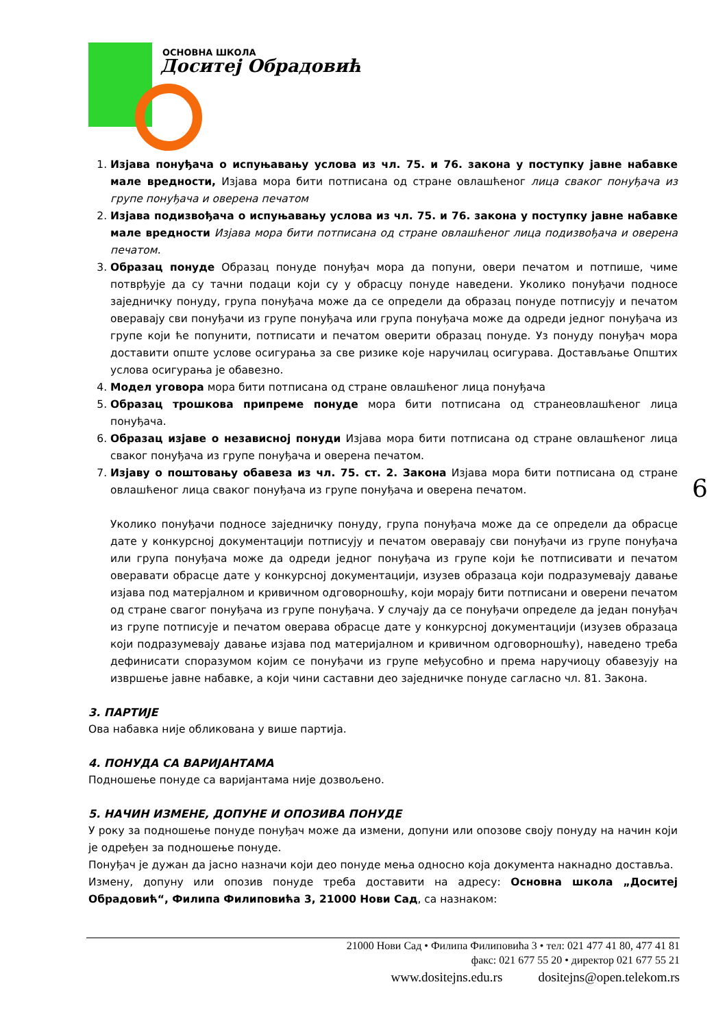ОСНОВНА ШКОЛА
Доситеј Обрадовић
1. Изјава понуђача о испуњавању услова из чл. 75. и 76. закона у поступку јавне набавке мале вредности, Изјава мора бити потписана од стране овлашћеног лица сваког понуђача из групе понуђача и оверена печатом
2. Изјава подизвођача о испуњавању услова из чл. 75. и 76. закона у поступку јавне набавке мале вредности Изјава мора бити потписана од стране овлашћеног лица подизвођача и оверена печатом.
3. Образац понуде Образац понуде понуђач мора да попуни, овери печатом и потпише, чиме потврђује да су тачни подаци који су у обрасцу понуде наведени. Уколико понуђачи подносе заједничку понуду, група понуђача може да се определи да образац понуде потписују и печатом оверавају сви понуђачи из групе понуђача или група понуђача може да одреди једног понуђача из групе који ће попунити, потписати и печатом оверити образац понуде. Уз понуду понуђач мора доставити опште услове осигурања за све ризике које наручилац осигурава. Достављање Општих услова осигурања је обавезно.
4. Модел уговора мора бити потписана од стране овлашћеног лица понуђача
5. Образац трошкова припреме понуде мора бити потписана од странеовлашћеног лица понуђача.
6. Образац изјаве о независној понуди Изјава мора бити потписана од стране овлашћеног лица сваког понуђача из групе понуђача и оверена печатом.
7. Изјаву о поштовању обавеза из чл. 75. ст. 2. Закона Изјава мора бити потписана од стране овлашћеног лица сваког понуђача из групе понуђача и оверена печатом.
Уколико понуђачи подносе заједничку понуду, група понуђача може да се определи да обрасце дате у конкурсној документацији потписују и печатом оверавају сви понуђачи из групе понуђача или група понуђача може да одреди једног понуђача из групе који ће потписивати и печатом оверавати обрасце дате у конкурсној документацији, изузев образаца који подразумевају давање изјава под матерјалном и кривичном одговорношћу, који морају бити потписани и оверени печатом од стране свагог понуђача из групе понуђача. У случају да се понуђачи определе да један понуђач из групе потписује и печатом оверава обрасце дате у конкурсној документацији (изузев образаца који подразумевају давање изјава под материјалном и кривичном одговорношћу), наведено треба дефинисати споразумом којим се понуђачи из групе међусобно и према наручиоцу обавезују на извршење јавне набавке, а који чини саставни део заједничке понуде сагласно чл. 81. Закона.
3. ПАРТИЈЕ
Ова набавка није обликована у више партија.
4. ПОНУДА СА ВАРИЈАНТАМА
Подношење понуде са варијантама није дозвољено.
5. НАЧИН ИЗМЕНЕ, ДОПУНЕ И ОПОЗИВА ПОНУДЕ
У року за подношење понуде понуђач може да измени, допуни или опозове своју понуду на начин који је одређен за подношење понуде.
Понуђач је дужан да јасно назначи који део понуде мења односно која документа накнадно доставља.
Измену, допуну или опозив понуде треба доставити на адресу: Основна школа „Доситеј Обрадовић“, Филипа Филиповића 3, 21000 Нови Сад, са назнаком:
6
21000 Нови Сад • Филипа Филиповића 3 • тел: 021 477 41 80, 477 41 81
факс: 021 677 55 20 • директор 021 677 55 21
www.dositejns.edu.rs dositejns@open.telekom.rs